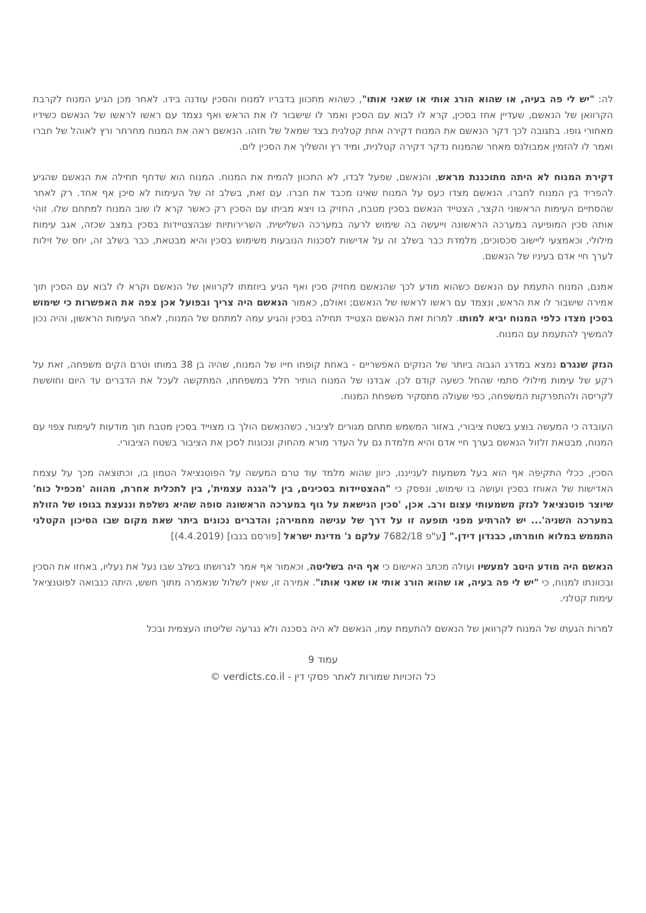לה: "יש לי פה בעיה, או שהוא הורג אותי או שאני אותו", כשהוא מתכוון בדבריו למנוח והסכין עודנה בידו. לאחר מכן הגיע המנוח לקרבת הקרוואן של הנאשם, שעדיין אחז בסכין, קרא לו לבוא עם הסכין ואמר לו שישבור לו את הראש ואף נצמד עם ראשו לראשו של הנאשם כשידיו מאחורי גופו. בתגובה לכך דקר הנאשם את המנוח דקירה אחת קטלנית בצד שמאל של חזהו. הנאשם ראה את המנוח מחרחר ורץ לאוהל של חברו ואמר לו להזמין אמבולנס מאחר שהמנוח נדקר דקירה קטלנית, ומיד רץ והשליך את הסכין לים.
דקירת המנוח לא היתה מתוכננת מראש, והנאשם, שפעל לבדו, לא התכוון להמית את המנוח. המנוח הוא שדחף תחילה את הנאשם שהגיע להפריד בין המנוח לחברו. הנאשם מצדו כעס על המנוח שאינו מכבד את חברו. עם זאת, בשלב זה של העימות לא סיכן אף אחד. רק לאחר שהסתיים העימות הראשוני הקצר, הצטייד הנאשם בסכין מטבח, החזיק בו ויצא מביתו עם הסכין רק כאשר קרא לו שוב המנוח למתחם שלו. זוהי אותה סכין המופיעה במערכה הראשונה וייעשה בה שימוש לרעה במערכה השלישית. השרירותיות שבהצטיידות בסכין במצב שכזה, אגב עימות מילולי, וכאמצעי ליישוב סכסוכים, מלמדת כבר בשלב זה על אדישות לסכנות הנובעות משימוש בסכין והיא מבטאת, כבר בשלב זה, יחס של זילות לערך חיי אדם בעיניו של הנאשם.
אמנם, המנוח התעמת עם הנאשם כשהוא מודע לכך שהנאשם מחזיק סכין ואף הגיע ביוזמתו לקרוואן של הנאשם וקרא לו לבוא עם הסכין תוך אמירה שישבור לו את הראש, ונצמד עם ראשו לראשו של הנאשם; ואולם, כאמור הנאשם היה צריך ובפועל אכן צפה את האפשרות כי שימוש בסכין מצדו כלפי המנוח יביא למותו. למרות זאת הנאשם הצטייד תחילה בסכין והגיע עמה למתחם של המנוח, לאחר העימות הראשון, והיה נכון להמשיך להתעמת עם המנוח.
הנזק שנגרם נמצא במדרג הגבוה ביותר של הנזקים האפשריים - באחת קופחו חייו של המנוח, שהיה בן 38 במותו וטרם הקים משפחה, זאת על רקע של עימות מילולי סתמי שהחל כשעה קודם לכן. אבדנו של המנוח הותיר חלל במשפחתו, המתקשה לעכל את הדברים עד היום וחוששת לקריסה ולהתפרקות המשפחה, כפי שעולה מתסקיר משפחת המנוח.
העובדה כי המעשה בוצע בשטח ציבורי, באזור המשמש מתחם מגורים לציבור, כשהנאשם הולך בו מצוייד בסכין מטבח תוך מודעות לעימות צפוי עם המנוח, מבטאת זלזול הנאשם בערך חיי אדם והיא מלמדת גם על העדר מורא מהחוק ונכונות לסכן את הציבור בשטח הציבורי.
הסכין, ככלי התקיפה אף הוא בעל משמעות לענייננו, כיוון שהוא מלמד עוד טרם המעשה על הפוטנציאל הטמון בו, וכתוצאה מכך על עצמת האדישות של האוחז בסכין ועושה בו שימוש, ונפסק כי "ההצטיידות בסכינים, בין ל'הגנה עצמית', בין לתכלית אחרת, מהווה 'מכפיל כוח' שיוצר פוטנציאל לנזק משמעותי עצום ורב. אכן, 'סכין הנישאת על גוף במערכה הראשונה סופה שהיא נשלפת וננעצת בגופו של הזולת במערכה השניה'... יש להרתיע מפני תופעה זו על דרך של ענישה מחמירה; והדברים נכונים ביתר שאת מקום שבו הסיכון הקטלני התממש במלוא חומרתו, כבנדון דידן." [ע"פ 7682/18 עלקם נ' מדינת ישראל [פורסם בנבו] (4.4.2019)]
הנאשם היה מודע היטב למעשיו ועולה מכתב האישום כי אף היה בשליטה, וכאמור אף אמר לגרושתו בשלב שבו נעל את נעליו, באחזו את הסכין ובכוונתו למנוח, כי "יש לי פה בעיה, או שהוא הורג אותי או שאני אותו". אמירה זו, שאין לשלול שנאמרה מתוך חשש, היתה כנבואה לפוטנציאל עימות קטלני.
למרות הגעתו של המנוח לקרוואן של הנאשם להתעמת עמו, הנאשם לא היה בסכנה ולא נגרעה שליטתו העצמית ובכל
עמוד 9
כל הזכויות שמורות לאתר פסקי דין - verdicts.co.il ©